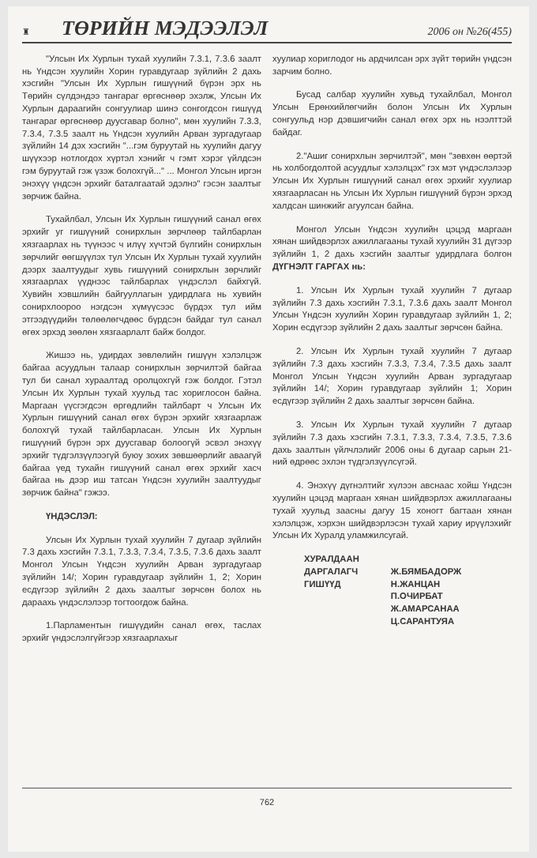♜ ТӨРИЙН МЭДЭЭЛЭЛ 2006 он №26(455)
"Улсын Их Хурлын тухай хуулийн 7.3.1, 7.3.6 заалт нь Үндсэн хуулийн Хорин гуравдугаар зүйлийн 2 дахь хэсгийн "Улсын Их Хурлын гишүүний бүрэн эрх нь Төрийн сүлдэндээ тангараг өргөснөөр эхэлж, Улсын Их Хурлын дараагийн сонгуулиар шинэ сонгогдсон гишүүд тангараг өргөснөөр дуусгавар болно", мөн хуулийн 7.3.3, 7.3.4, 7.3.5 заалт нь Үндсэн хуулийн Арван зургадугаар зүйлийн 14 дэх хэсгийн "...гэм буруутай нь хуулийн дагуу шүүхээр нотлогдох хүртэл хэнийг ч гэмт хэрэг үйлдсэн гэм буруутай гэж үзэж болохгүй..." ... Монгол Улсын иргэн энэхүү үндсэн эрхийг баталгаатай эдэлнэ" гэсэн заалтыг зөрчиж байна.
Тухайлбал, Улсын Их Хурлын гишүүний санал өгөх эрхийг уг гишүүний сонирхлын зөрчлөөр тайлбарлан хязгаарлах нь түүнээс ч илүү хүчтэй бүлгийн сонирхлын зөрчлийг өөгшүүлэх тул Улсын Их Хурлын тухай хуулийн дээрх заалтуудыг хувь гишүүний сонирхлын зөрчлийг хязгаарлах үүднээс тайлбарлах үндэслэл байхгүй. Хувийн хэвшлийн байгууллагын удирдлага нь хувийн сонирхлоороо нэгдсэн хүмүүсээс бүрдэх тул ийм этгээдүүдийн төлөөлөгчдөөс бүрдсэн байдаг тул санал өгөх эрхэд зөөлөн хязгаарлалт байж болдог.
Жишээ нь, удирдах зөвлөлийн гишүүн хэлэлцэж байгаа асуудлын талаар сонирхлын зөрчилтэй байгаа тул би санал хураалтад оролцохгүй гэж болдог. Гэтэл Улсын Их Хурлын тухай хуульд тас хориглосон байна. Маргаан үүсгэгдсэн өргөдлийн тайлбарт ч Улсын Их Хурлын гишүүний санал өгөх бүрэн эрхийг хязгаарлаж болохгүй тухай тайлбарласан. Улсын Их Хурлын гишүүний бүрэн эрх дуусгавар болоогүй эсвэл энэхүү эрхийг түдгэлзүүлээгүй буюу зохих зөвшөөрлийг аваагүй байгаа үед тухайн гишүүний санал өгөх эрхийг хасч байгаа нь дээр иш татсан Үндсэн хуулийн заалтуудыг зөрчиж байна" гэжээ.
ҮНДЭСЛЭЛ:
Улсын Их Хурлын тухай хуулийн 7 дугаар зүйлийн 7.3 дахь хэсгийн 7.3.1, 7.3.3, 7.3.4, 7.3.5, 7.3.6 дахь заалт Монгол Улсын Үндсэн хуулийн Арван зургадугаар зүйлийн 14/; Хорин гуравдугаар зүйлийн 1, 2; Хорин есдүгээр зүйлийн 2 дахь заалтыг зөрчсөн болох нь дараахь үндэслэлээр тогтоогдож байна.
1.Парламентын гишүүдийн санал өгөх, таслах эрхийг үндэслэлгүйгээр хязгаарлахыг
хуулиар хориглодог нь ардчилсан эрх зүйт төрийн үндсэн зарчим болно.
Бусад салбар хуулийн хувьд тухайлбал, Монгол Улсын Ерөнхийлөгчийн болон Улсын Их Хурлын сонгуульд нэр дэвшигчийн санал өгөх эрх нь нээлттэй байдаг.
2."Ашиг сонирхлын зөрчилтэй", мөн "зөвхөн өөртэй нь холбогдолтой асуудлыг хэлэлцэх" гэх мэт үндэслэлээр Улсын Их Хурлын гишүүний санал өгөх эрхийг хуулиар хязгаарласан нь Улсын Их Хурлын гишүүний бүрэн эрхэд халдсан шинжийг агуулсан байна.
Монгол Улсын Үндсэн хуулийн цэцэд маргаан хянан шийдвэрлэх ажиллагааны тухай хуулийн 31 дүгээр зүйлийн 1, 2 дахь хэсгийн заалтыг удирдлага болгон ДҮГНЭЛТ ГАРГАХ нь:
1. Улсын Их Хурлын тухай хуулийн 7 дугаар зүйлийн 7.3 дахь хэсгийн 7.3.1, 7.3.6 дахь заалт Монгол Улсын Үндсэн хуулийн Хорин гуравдугаар зүйлийн 1, 2; Хорин есдүгээр зүйлийн 2 дахь заалтыг зөрчсөн байна.
2. Улсын Их Хурлын тухай хуулийн 7 дугаар зүйлийн 7.3 дахь хэсгийн 7.3.3, 7.3.4, 7.3.5 дахь заалт Монгол Улсын Үндсэн хуулийн Арван зургадугаар зүйлийн 14/; Хорин гуравдугаар зүйлийн 1; Хорин есдүгээр зүйлийн 2 дахь заалтыг зөрчсөн байна.
3. Улсын Их Хурлын тухай хуулийн 7 дугаар зүйлийн 7.3 дахь хэсгийн 7.3.1, 7.3.3, 7.3.4, 7.3.5, 7.3.6 дахь заалтын үйлчлэлийг 2006 оны 6 дугаар сарын 21-ний өдрөөс эхлэн түдгэлзүүлсүгэй.
4. Энэхүү дүгнэлтийг хүлээн авснаас хойш Үндсэн хуулийн цэцэд маргаан хянан шийдвэрлэх ажиллагааны тухай хуульд заасны дагуу 15 хоногт багтаан хянан хэлэлцэж, хэрхэн шийдвэрлэсэн тухай хариу ирүүлэхийг Улсын Их Хуралд уламжилсугай.
ХУРАЛДААН
ДАРГАЛАГЧ
ГИШҮҮД
Ж.БЯМБАДОРЖ
Н.ЖАНЦАН
П.ОЧИРБАТ
Ж.АМАРСАНАА
Ц.САРАНТУЯА
762